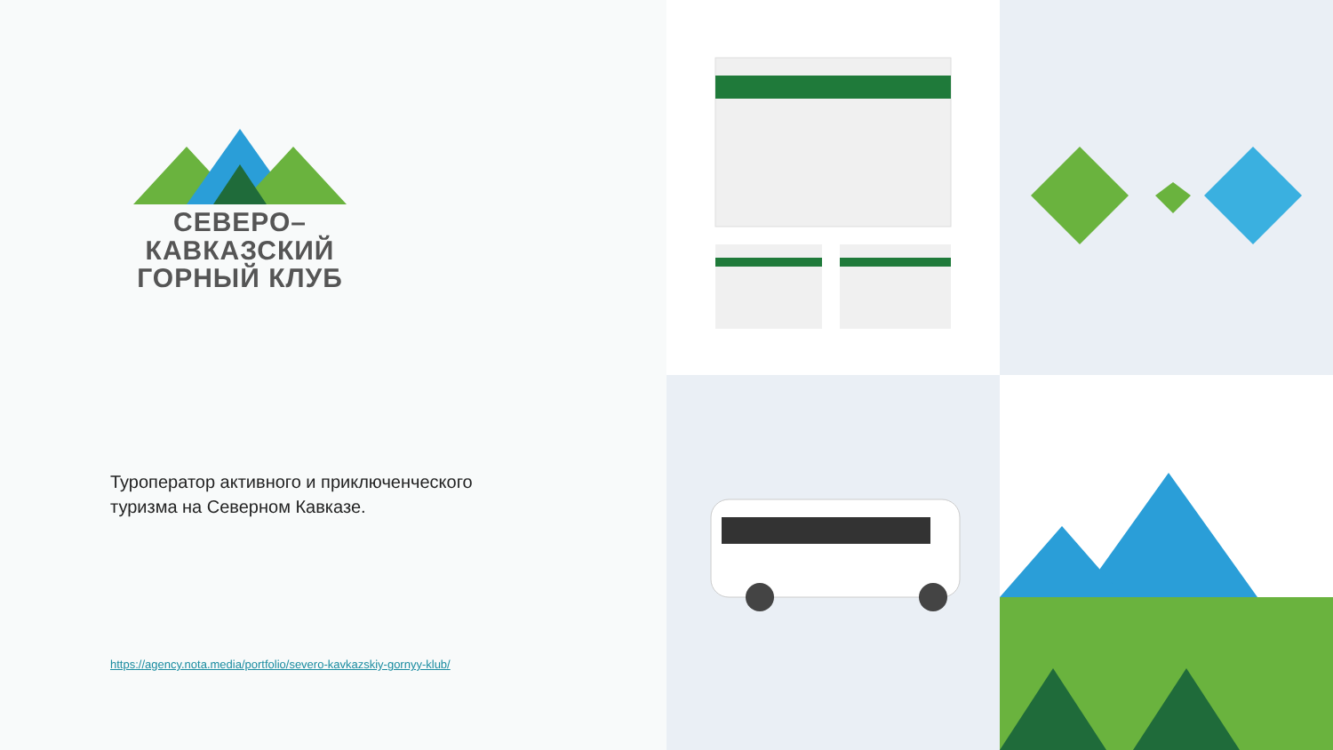СЕВЕРО–КАВКАЗСКИЙ
ГОРНЫЙ КЛУБ
Туроператор активного и приключенческого
туризма на Северном Кавказе.
https://agency.nota.media/portfolio/severo-kavkazskiy-gornyy-klub/